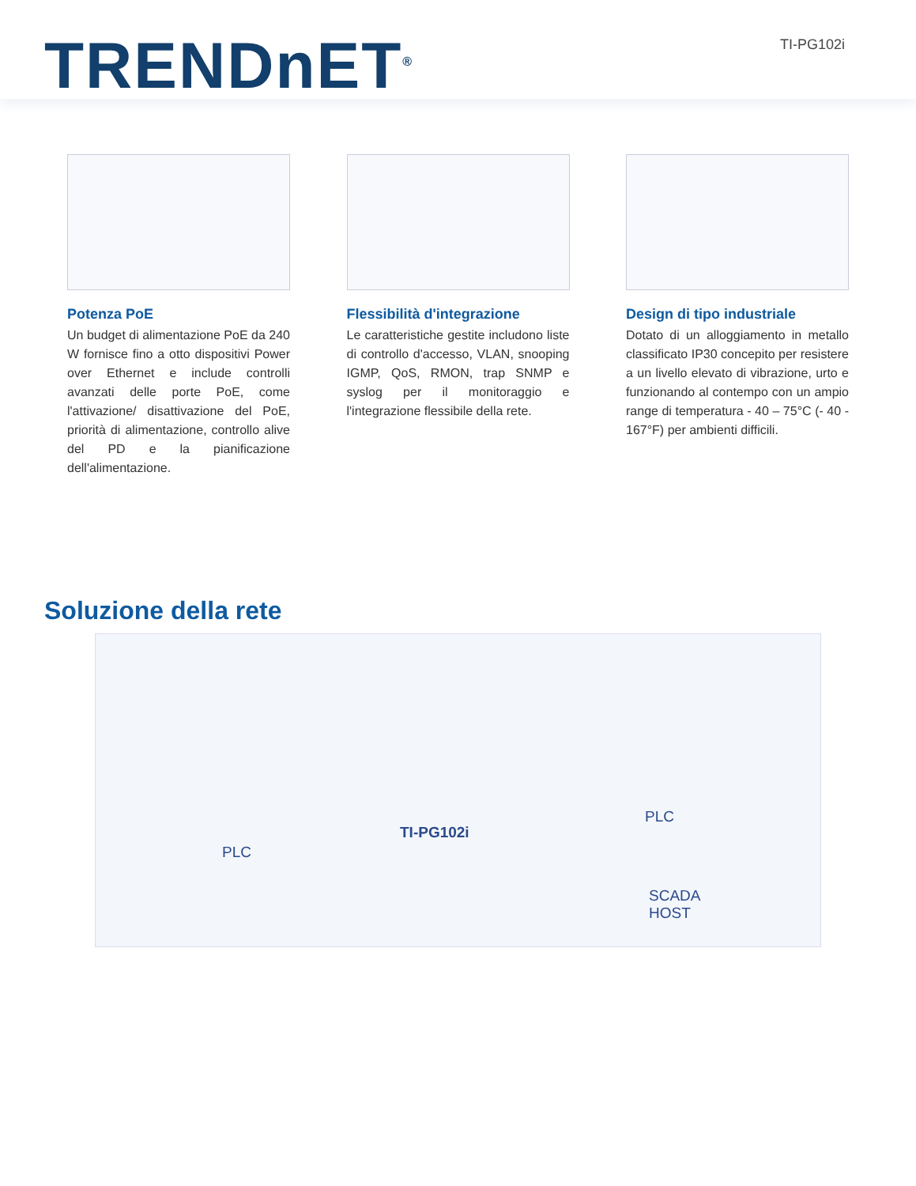TRENDnET<sup>®</sup> TI-PG102i
Potenza PoE
Un budget di alimentazione PoE da 240 W fornisce fino a otto dispositivi Power over Ethernet e include controlli avanzati delle porte PoE, come l'attivazione/ disattivazione del PoE, priorità di alimentazione, controllo alive del PD e la pianificazione dell'alimentazione.
Flessibilità d'integrazione
Le caratteristiche gestite includono liste di controllo d'accesso, VLAN, snooping IGMP, QoS, RMON, trap SNMP e syslog per il monitoraggio e l'integrazione flessibile della rete.
Design di tipo industriale
Dotato di un alloggiamento in metallo classificato IP30 concepito per resistere a un livello elevato di vibrazione, urto e funzionando al contempo con un ampio range di temperatura - 40 – 75°C (- 40 - 167°F) per ambienti difficili.
Soluzione della rete
PLC
TI-PG102i
PLC
SCADA
HOST